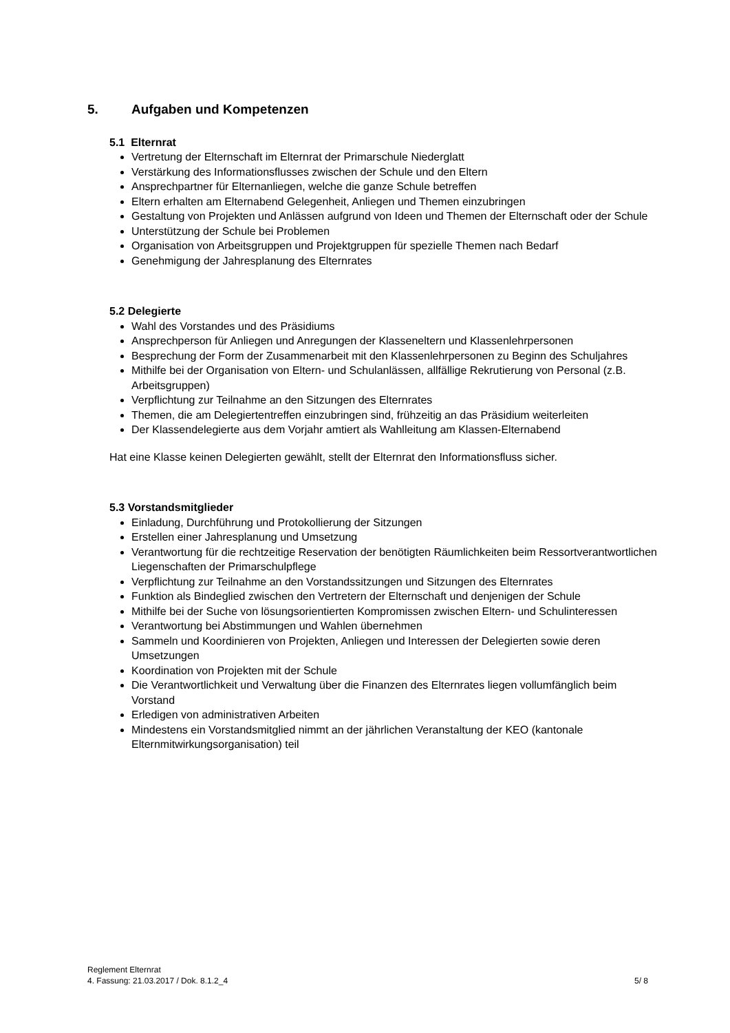5. Aufgaben und Kompetenzen
5.1 Elternrat
Vertretung der Elternschaft im Elternrat der Primarschule Niederglatt
Verstärkung des Informationsflusses zwischen der Schule und den Eltern
Ansprechpartner für Elternanliegen, welche die ganze Schule betreffen
Eltern erhalten am Elternabend Gelegenheit, Anliegen und Themen einzubringen
Gestaltung von Projekten und Anlässen aufgrund von Ideen und Themen der Elternschaft oder der Schule
Unterstützung der Schule bei Problemen
Organisation von Arbeitsgruppen und Projektgruppen für spezielle Themen nach Bedarf
Genehmigung der Jahresplanung des Elternrates
5.2 Delegierte
Wahl des Vorstandes und des Präsidiums
Ansprechperson für Anliegen und Anregungen der Klasseneltern und Klassenlehrpersonen
Besprechung der Form der Zusammenarbeit mit den Klassenlehrpersonen zu Beginn des Schuljahres
Mithilfe bei der Organisation von Eltern- und Schulanlässen, allfällige Rekrutierung von Personal (z.B. Arbeitsgruppen)
Verpflichtung zur Teilnahme an den Sitzungen des Elternrates
Themen, die am Delegiertentreffen einzubringen sind, frühzeitig an das Präsidium weiterleiten
Der Klassendelegierte aus dem Vorjahr amtiert als Wahlleitung am Klassen-Elternabend
Hat eine Klasse keinen Delegierten gewählt, stellt der Elternrat den Informationsfluss sicher.
5.3 Vorstandsmitglieder
Einladung, Durchführung und Protokollierung der Sitzungen
Erstellen einer Jahresplanung und Umsetzung
Verantwortung für die rechtzeitige Reservation der benötigten Räumlichkeiten beim Ressortverantwortlichen Liegenschaften der Primarschulpflege
Verpflichtung zur Teilnahme an den Vorstandssitzungen und Sitzungen des Elternrates
Funktion als Bindeglied zwischen den Vertretern der Elternschaft und denjenigen der Schule
Mithilfe bei der Suche von lösungsorientierten Kompromissen zwischen Eltern- und Schulinteressen
Verantwortung bei Abstimmungen und Wahlen übernehmen
Sammeln und Koordinieren von Projekten, Anliegen und Interessen der Delegierten sowie deren Umsetzungen
Koordination von Projekten mit der Schule
Die Verantwortlichkeit und Verwaltung über die Finanzen des Elternrates liegen vollumfänglich beim Vorstand
Erledigen von administrativen Arbeiten
Mindestens ein Vorstandsmitglied nimmt an der jährlichen Veranstaltung der KEO (kantonale Elternmitwirkungsorganisation) teil
Reglement Elternrat
4. Fassung: 21.03.2017 / Dok. 8.1.2_4 5/ 8